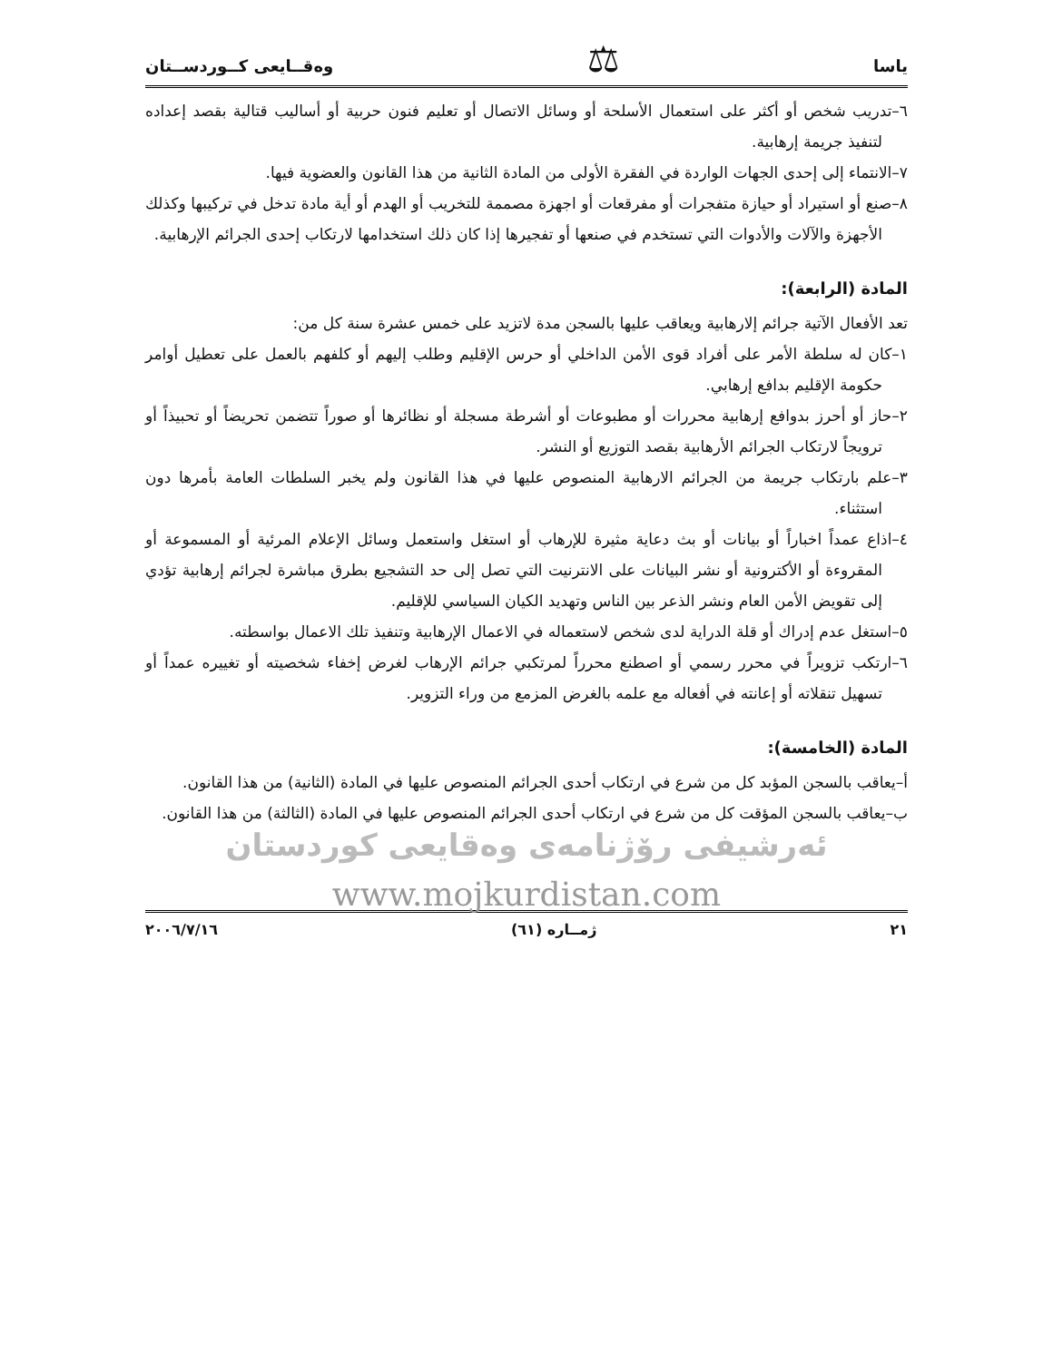ياسا ⚖ وەقــايعى كــوردســتان
٦–تدريب شخص أو أكثر على استعمال الأسلحة أو وسائل الاتصال أو تعليم فنون حربية أو أساليب قتالية بقصد إعداده لتنفيذ جريمة إرهابية.
٧–الانتماء إلى إحدى الجهات الواردة في الفقرة الأولى من المادة الثانية من هذا القانون والعضوية فيها.
٨–صنع أو استيراد أو حيازة متفجرات أو مفرقعات أو اجهزة مصممة للتخريب أو الهدم أو أية مادة تدخل في تركيبها وكذلك الأجهزة والآلات والأدوات التي تستخدم في صنعها أو تفجيرها إذا كان ذلك استخدامها لارتكاب إحدى الجرائم الإرهابية.
المادة (الرابعة):
تعد الأفعال الآتية جرائم إلارهابية ويعاقب عليها بالسجن مدة لاتزيد على خمس عشرة سنة كل من:
١–كان له سلطة الأمر على أفراد قوى الأمن الداخلي أو حرس الإقليم وطلب إليهم أو كلفهم بالعمل على تعطيل أوامر حكومة الإقليم بدافع إرهابي.
٢–حاز أو أحرز بدوافع إرهابية محررات أو مطبوعات أو أشرطة مسجلة أو نظائرها أو صوراً تتضمن تحريضاً أو تحبيذاً أو ترويجاً لارتكاب الجرائم الأرهابية بقصد التوزيع أو النشر.
٣–علم بارتكاب جريمة من الجرائم الارهابية المنصوص عليها في هذا القانون ولم يخبر السلطات العامة بأمرها دون استثناء.
٤–اذاع عمداً اخباراً أو بيانات أو بث دعاية مثيرة للإرهاب أو استغل واستعمل وسائل الإعلام المرئية أو المسموعة أو المقروءة أو الأكترونية أو نشر البيانات على الانترنيت التي تصل إلى حد التشجيع بطرق مباشرة لجرائم إرهابية تؤدي إلى تقويض الأمن العام ونشر الذعر بين الناس وتهديد الكيان السياسي للإقليم.
٥–استغل عدم إدراك أو قلة الدراية لدى شخص لاستعماله في الاعمال الإرهابية وتنفيذ تلك الاعمال بواسطته.
٦–ارتكب تزويراً في محرر رسمي أو اصطنع محرراً لمرتكبي جرائم الإرهاب لغرض إخفاء شخصيته أو تغييره عمداً أو تسهيل تنقلاته أو إعانته في أفعاله مع علمه بالغرض المزمع من وراء التزوير.
المادة (الخامسة):
أ–يعاقب بالسجن المؤبد كل من شرع في ارتكاب أحدى الجرائم المنصوص عليها في المادة (الثانية) من هذا القانون.
ب–يعاقب بالسجن المؤقت كل من شرع في ارتكاب أحدى الجرائم المنصوص عليها في المادة (الثالثة) من هذا القانون.
ئەرشيفى رۆژنامەى وەقايعى كوردستان
www.mojkurdistan.com
٢١ ژمــاره (٦١) ٢٠٠٦/٧/١٦